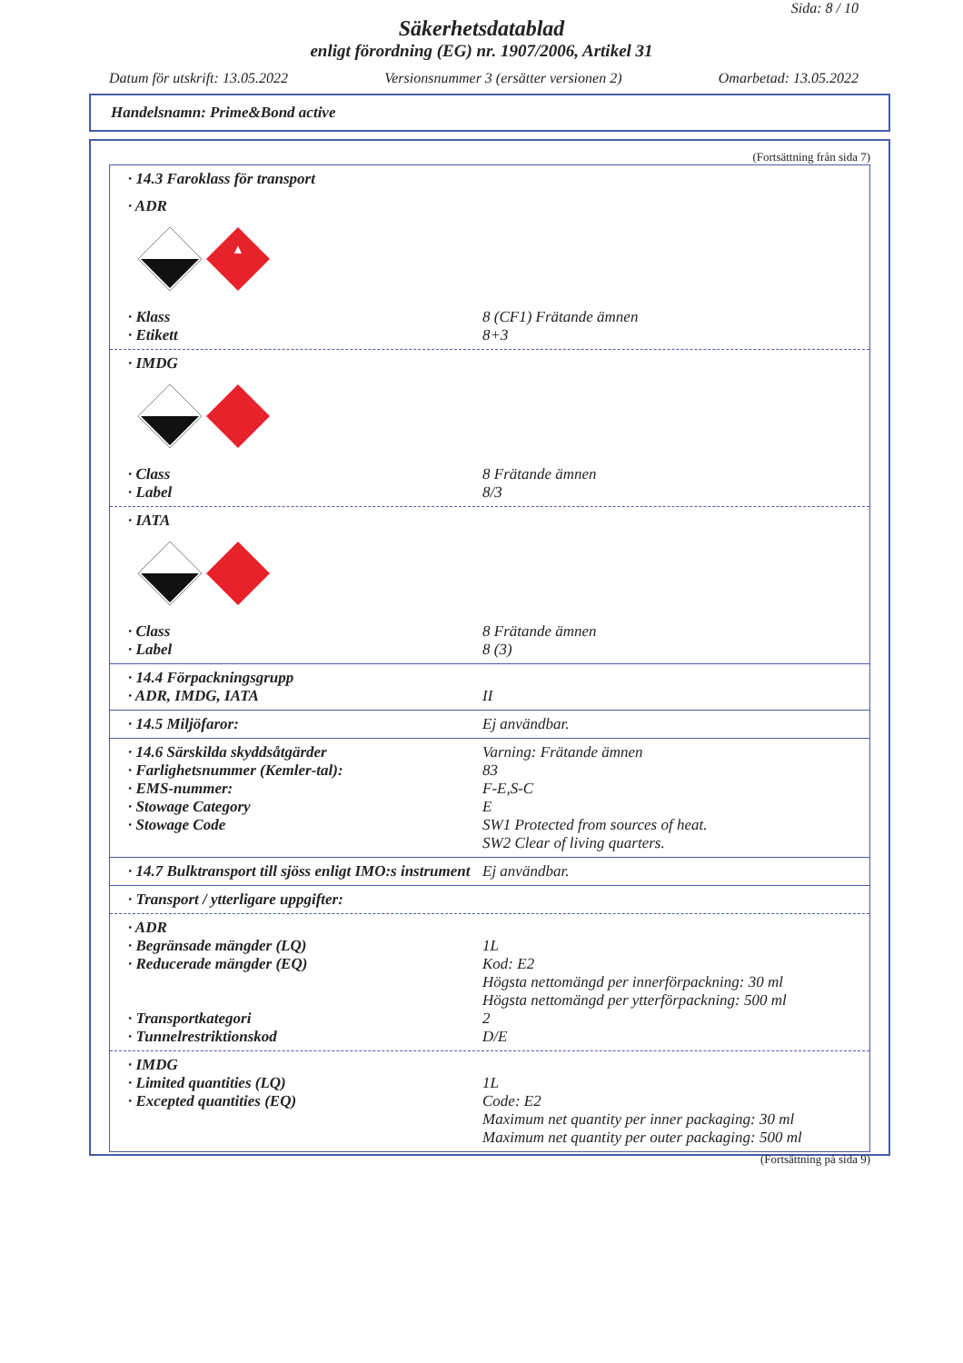Sida: 8 / 10
Säkerhetsdatablad
enligt förordning (EG) nr. 1907/2006, Artikel 31
Datum för utskrift: 13.05.2022 Versionsnummer 3 (ersätter versionen 2) Omarbetad: 13.05.2022
Handelsnamn: Prime&Bond active
(Fortsättning från sida 7)
· 14.3 Faroklass för transport
· ADR
▲
· Klass 8 (CF1) Frätande ämnen
· Etikett 8+3
· IMDG
· Class 8 Frätande ämnen
· Label 8/3
· IATA
· Class 8 Frätande ämnen
· Label 8 (3)
· 14.4 Förpackningsgrupp
· ADR, IMDG, IATA II
· 14.5 Miljöfaror: Ej användbar.
· 14.6 Särskilda skyddsåtgärder Varning: Frätande ämnen
· Farlighetsnummer (Kemler-tal): 83
· EMS-nummer: F-E,S-C
· Stowage Category E
· Stowage Code SW1 Protected from sources of heat.
SW2 Clear of living quarters.
· 14.7 Bulktransport till sjöss enligt IMO:s instrument Ej användbar.
· Transport / ytterligare uppgifter:
· ADR
· Begränsade mängder (LQ) 1L
· Reducerade mängder (EQ) Kod: E2
Högsta nettomängd per innerförpackning: 30 ml
Högsta nettomängd per ytterförpackning: 500 ml
· Transportkategori 2
· Tunnelrestriktionskod D/E
· IMDG
· Limited quantities (LQ) 1L
· Excepted quantities (EQ) Code: E2
Maximum net quantity per inner packaging: 30 ml
Maximum net quantity per outer packaging: 500 ml
(Fortsättning på sida 9)